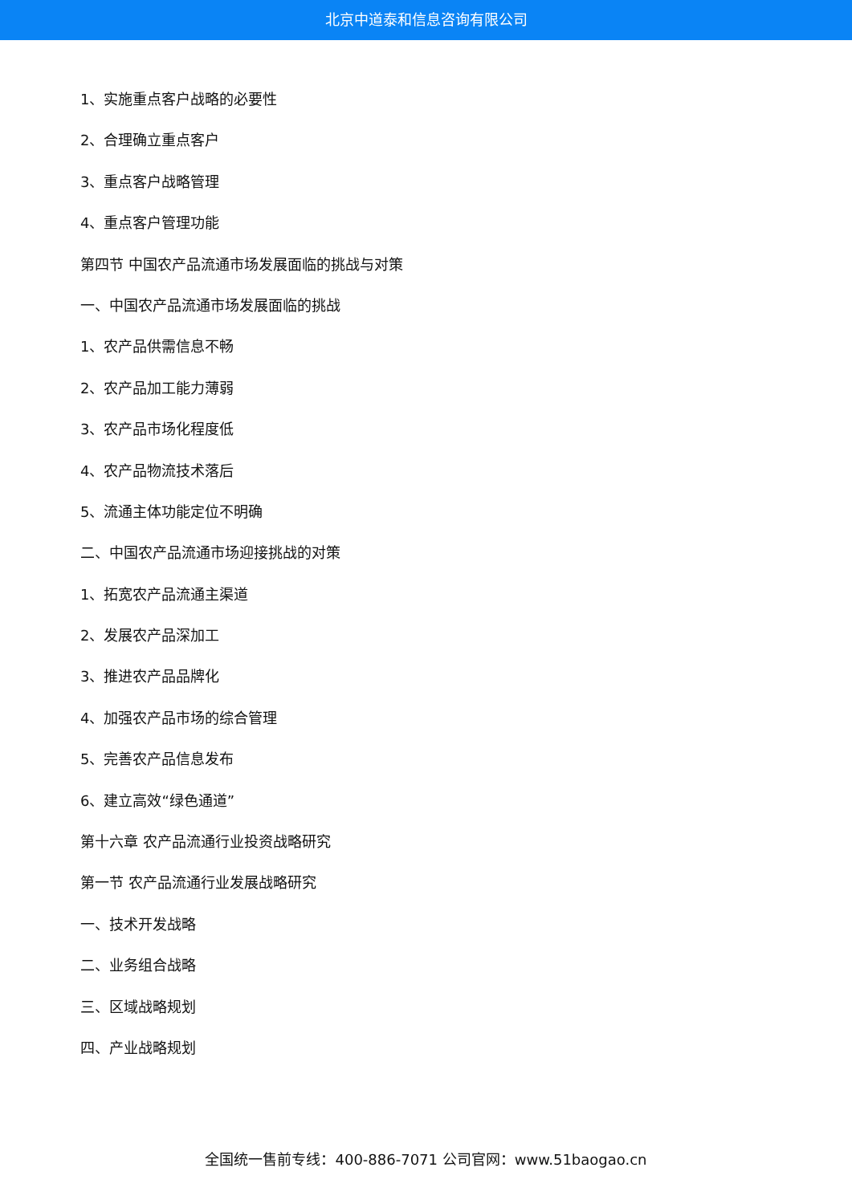北京中道泰和信息咨询有限公司
1、实施重点客户战略的必要性
2、合理确立重点客户
3、重点客户战略管理
4、重点客户管理功能
第四节 中国农产品流通市场发展面临的挑战与对策
一、中国农产品流通市场发展面临的挑战
1、农产品供需信息不畅
2、农产品加工能力薄弱
3、农产品市场化程度低
4、农产品物流技术落后
5、流通主体功能定位不明确
二、中国农产品流通市场迎接挑战的对策
1、拓宽农产品流通主渠道
2、发展农产品深加工
3、推进农产品品牌化
4、加强农产品市场的综合管理
5、完善农产品信息发布
6、建立高效“绿色通道”
第十六章 农产品流通行业投资战略研究
第一节 农产品流通行业发展战略研究
一、技术开发战略
二、业务组合战略
三、区域战略规划
四、产业战略规划
全国统一售前专线：400-886-7071 公司官网：www.51baogao.cn